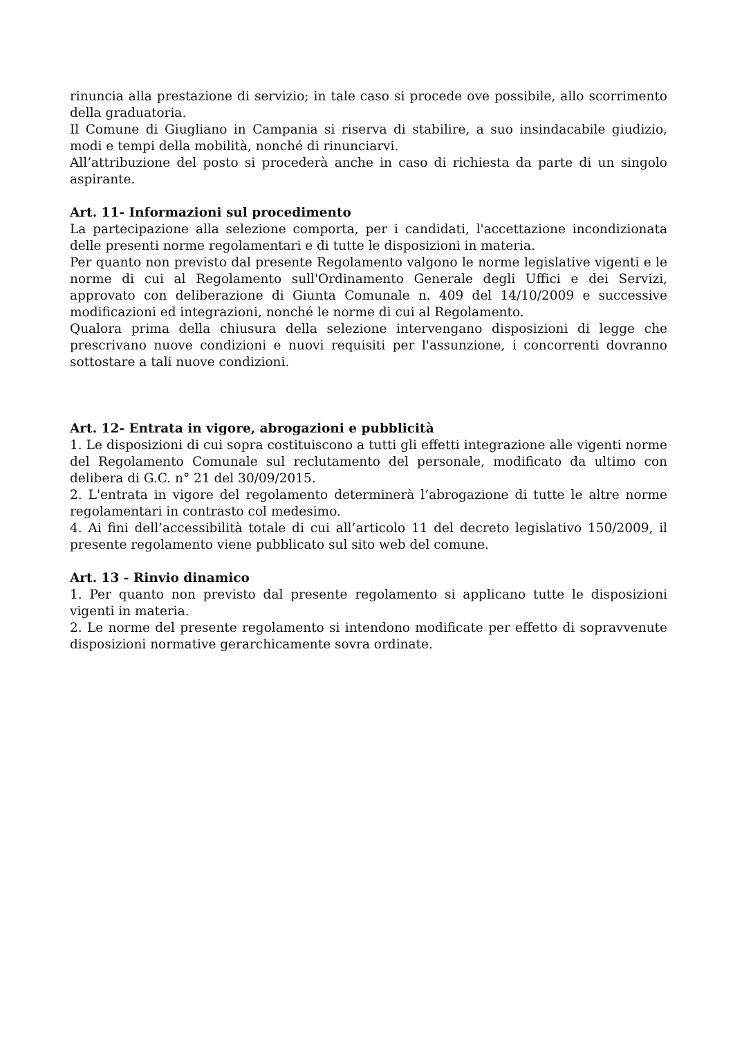rinuncia alla prestazione di servizio; in tale caso si procede ove possibile, allo scorrimento della graduatoria.
Il Comune di Giugliano in Campania si riserva di stabilire, a suo insindacabile giudizio, modi e tempi della mobilità, nonché di rinunciarvi.
All’attribuzione del posto si procederà anche in caso di richiesta da parte di un singolo aspirante.
Art. 11- Informazioni sul procedimento
La partecipazione alla selezione comporta, per i candidati, l'accettazione incondizionata delle presenti norme regolamentari e di tutte le disposizioni in materia.
Per quanto non previsto dal presente Regolamento valgono le norme legislative vigenti e le norme di cui al Regolamento sull'Ordinamento Generale degli Uffici e dei Servizi, approvato con deliberazione di Giunta Comunale n. 409 del 14/10/2009 e successive modificazioni ed integrazioni, nonché le norme di cui al Regolamento.
Qualora prima della chiusura della selezione intervengano disposizioni di legge che prescrivano nuove condizioni e nuovi requisiti per l'assunzione, i concorrenti dovranno sottostare a tali nuove condizioni.
Art. 12- Entrata in vigore, abrogazioni e pubblicità
1. Le disposizioni di cui sopra costituiscono a tutti gli effetti integrazione alle vigenti norme del Regolamento Comunale sul reclutamento del personale, modificato da ultimo con delibera di G.C. n° 21 del 30/09/2015.
2. L'entrata in vigore del regolamento determinerà l’abrogazione di tutte le altre norme regolamentari in contrasto col medesimo.
4. Ai fini dell’accessibilità totale di cui all’articolo 11 del decreto legislativo 150/2009, il presente regolamento viene pubblicato sul sito web del comune.
Art. 13 - Rinvio dinamico
1. Per quanto non previsto dal presente regolamento si applicano tutte le disposizioni vigenti in materia.
2. Le norme del presente regolamento si intendono modificate per effetto di sopravvenute disposizioni normative gerarchicamente sovra ordinate.